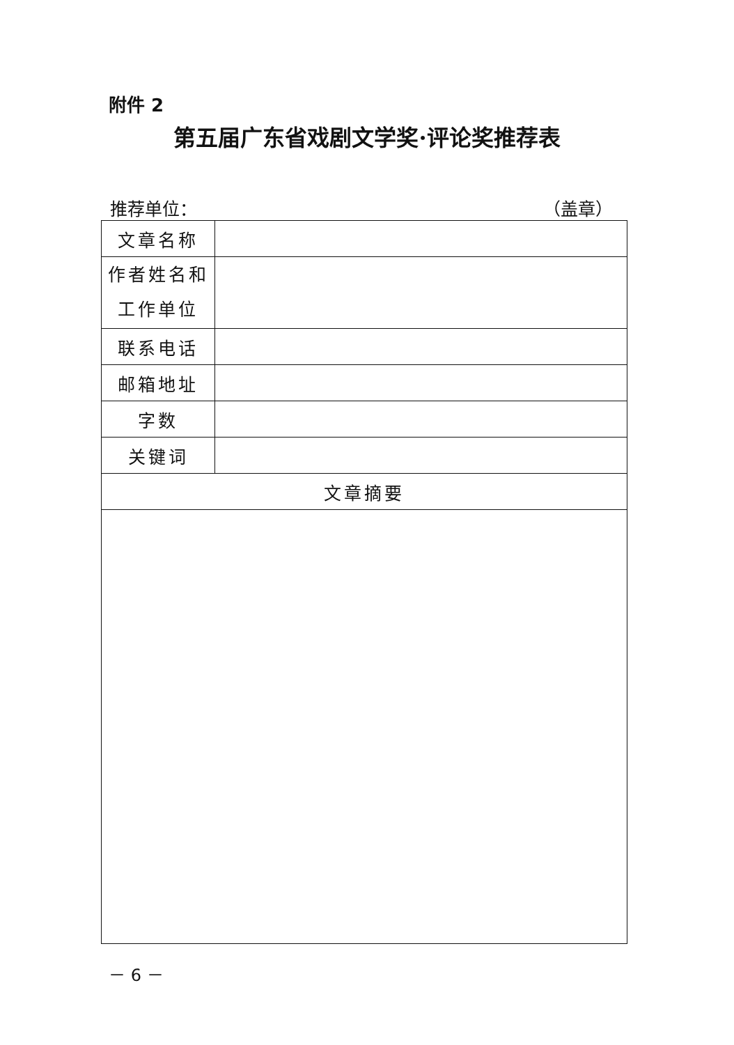附件 2
第五届广东省戏剧文学奖·评论奖推荐表
推荐单位： （盖章）
| 文章名称 | |
| 作者姓名和 工作单位 | |
| 联系电话 | |
| 邮箱地址 | |
| 字数 | |
| 关键词 | |
| 文章摘要 | |
－ 6 －